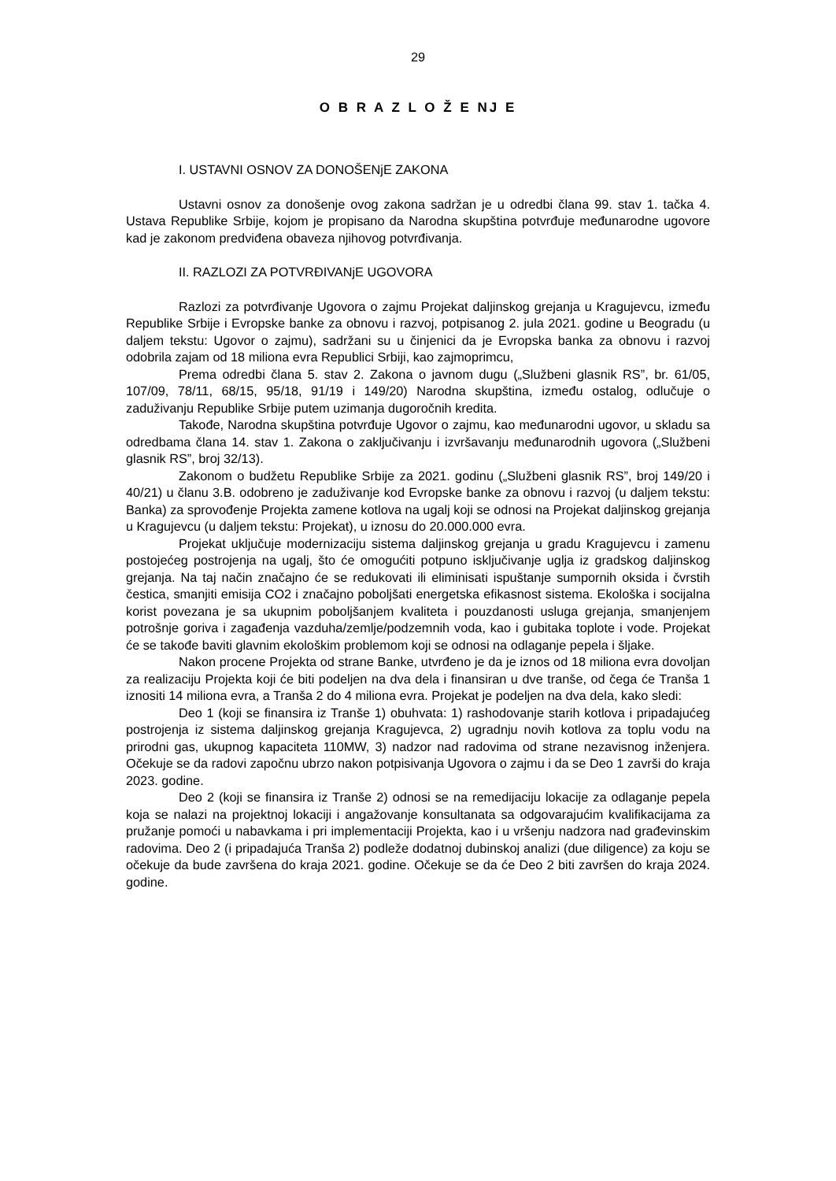29
O B R A Z L O Ž E NJ E
I. USTAVNI OSNOV ZA DONOŠENjE ZAKONA
Ustavni osnov za donošenje ovog zakona sadržan je u odredbi člana 99. stav 1. tačka 4. Ustava Republike Srbije, kojom je propisano da Narodna skupština potvrđuje međunarodne ugovore kad je zakonom predviđena obaveza njihovog potvrđivanja.
II. RAZLOZI ZA POTVRĐIVANjE UGOVORA
Razlozi za potvrđivanje Ugovora o zajmu Projekat daljinskog grejanja u Kragujevcu, između Republike Srbije i Evropske banke za obnovu i razvoj, potpisanog 2. jula 2021. godine u Beogradu (u daljem tekstu: Ugovor o zajmu), sadržani su u činjenici da je Evropska banka za obnovu i razvoj odobrila zajam od 18 miliona evra Republici Srbiji, kao zajmoprimcu,
Prema odredbi člana 5. stav 2. Zakona o javnom dugu („Službeni glasnik RS”, br. 61/05, 107/09, 78/11, 68/15, 95/18, 91/19 i 149/20) Narodna skupština, između ostalog, odlučuje o zaduživanju Republike Srbije putem uzimanja dugoročnih kredita.
Takođe, Narodna skupština potvrđuje Ugovor o zajmu, kao međunarodni ugovor, u skladu sa odredbama člana 14. stav 1. Zakona o zaključivanju i izvršavanju međunarodnih ugovora („Službeni glasnik RS”, broj 32/13).
Zakonom o budžetu Republike Srbije za 2021. godinu („Službeni glasnik RS”, broj 149/20 i 40/21) u članu 3.B. odobreno je zaduživanje kod Evropske banke za obnovu i razvoj (u daljem tekstu: Banka) za sprovođenje Projekta zamene kotlova na ugalj koji se odnosi na Projekat daljinskog grejanja u Kragujevcu (u daljem tekstu: Projekat), u iznosu do 20.000.000 evra.
Projekat uključuje modernizaciju sistema daljinskog grejanja u gradu Kragujevcu i zamenu postojećeg postrojenja na ugalj, što će omogućiti potpuno isključivanje uglja iz gradskog daljinskog grejanja. Na taj način značajno će se redukovati ili eliminisati ispuštanje sumpornih oksida i čvrstih čestica, smanjiti emisija CO2 i značajno poboljšati energetska efikasnost sistema. Ekološka i socijalna korist povezana je sa ukupnim poboljšanjem kvaliteta i pouzdanosti usluga grejanja, smanjenjem potrošnje goriva i zagađenja vazduha/zemlje/podzemnih voda, kao i gubitaka toplote i vode. Projekat će se takođe baviti glavnim ekološkim problemom koji se odnosi na odlaganje pepela i šljake.
Nakon procene Projekta od strane Banke, utvrđeno je da je iznos od 18 miliona evra dovoljan za realizaciju Projekta koji će biti podeljen na dva dela i finansiran u dve tranše, od čega će Tranša 1 iznositi 14 miliona evra, a Tranša 2 do 4 miliona evra. Projekat je podeljen na dva dela, kako sledi:
Deo 1 (koji se finansira iz Tranše 1) obuhvata: 1) rashodovanje starih kotlova i pripadajućeg postrojenja iz sistema daljinskog grejanja Kragujevca, 2) ugradnju novih kotlova za toplu vodu na prirodni gas, ukupnog kapaciteta 110MW, 3) nadzor nad radovima od strane nezavisnog inženjera. Očekuje se da radovi započnu ubrzo nakon potpisivanja Ugovora o zajmu i da se Deo 1 završi do kraja 2023. godine.
Deo 2 (koji se finansira iz Tranše 2) odnosi se na remedijaciju lokacije za odlaganje pepela koja se nalazi na projektnoj lokaciji i angažovanje konsultanata sa odgovarajućim kvalifikacijama za pružanje pomoći u nabavkama i pri implementaciji Projekta, kao i u vršenju nadzora nad građevinskim radovima. Deo 2 (i pripadajuća Tranša 2) podleže dodatnoj dubinskoj analizi (due diligence) za koju se očekuje da bude završena do kraja 2021. godine. Očekuje se da će Deo 2 biti završen do kraja 2024. godine.